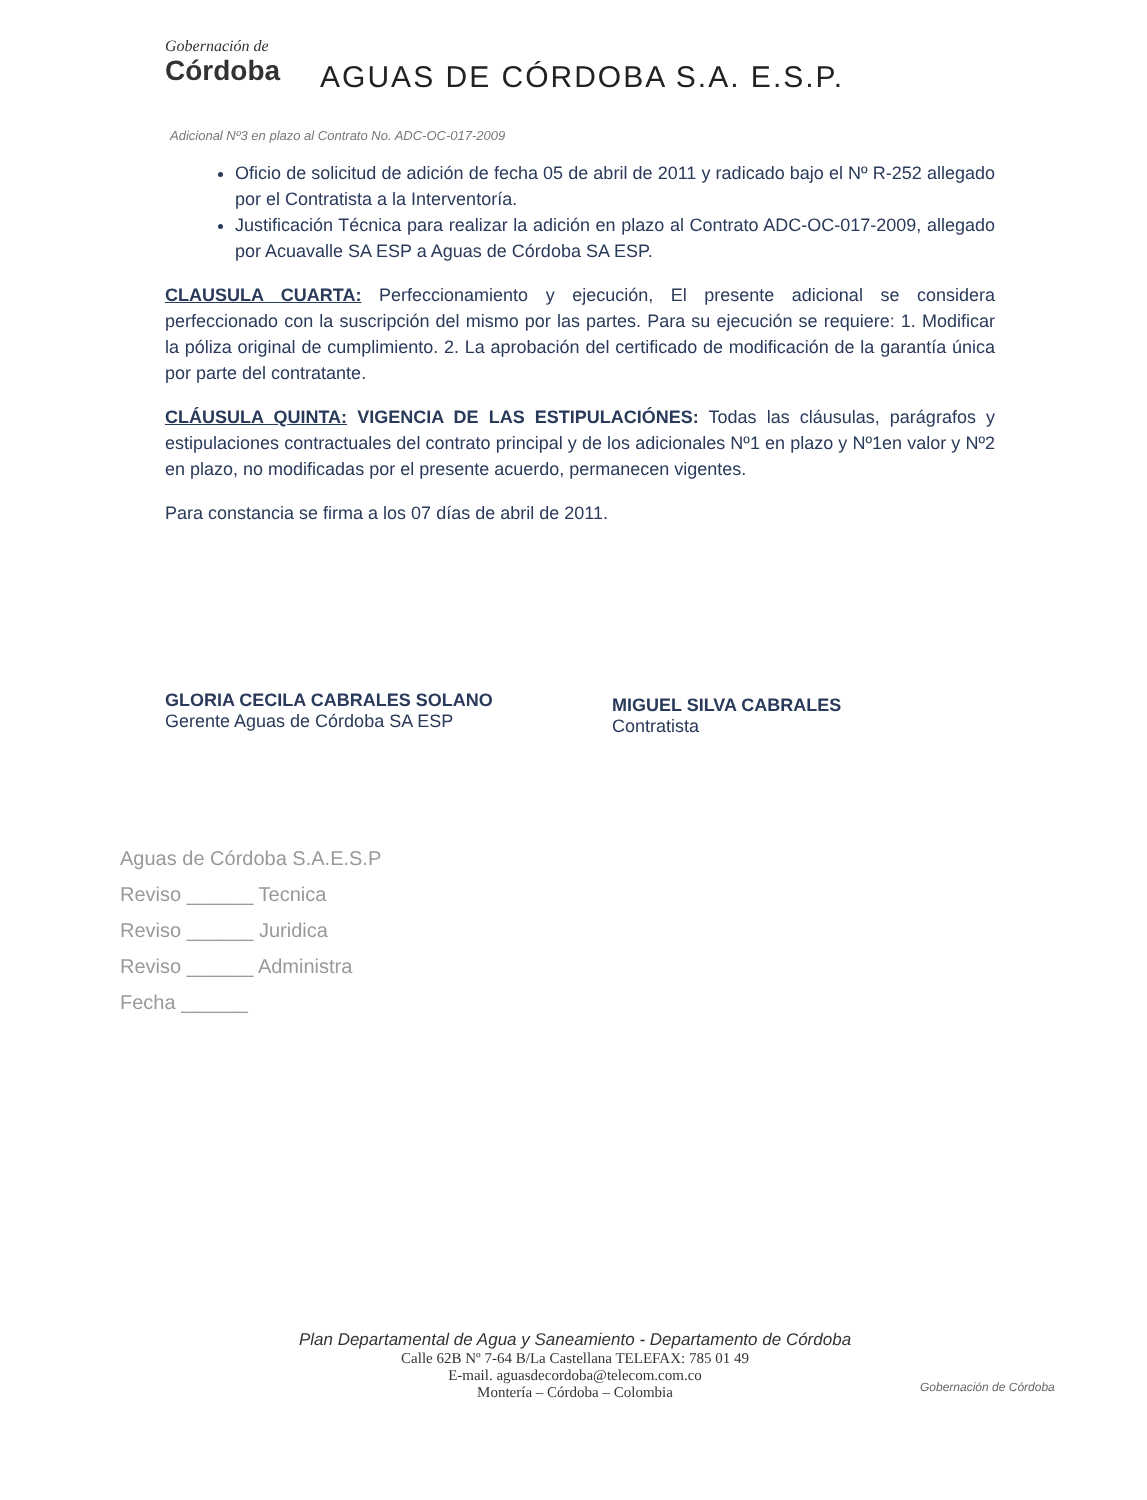Gobernación de
Córdoba
AGUAS DE CÓRDOBA S.A. E.S.P.
Adicional Nº3 en plazo al Contrato No. ADC-OC-017-2009
Oficio de solicitud de adición de fecha 05 de abril de 2011 y radicado bajo el Nº R-252 allegado por el Contratista a la Interventoría.
Justificación Técnica para realizar la adición en plazo al Contrato ADC-OC-017-2009, allegado por Acuavalle SA ESP a Aguas de Córdoba SA ESP.
CLAUSULA CUARTA: Perfeccionamiento y ejecución, El presente adicional se considera perfeccionado con la suscripción del mismo por las partes. Para su ejecución se requiere: 1. Modificar la póliza original de cumplimiento. 2. La aprobación del certificado de modificación de la garantía única por parte del contratante.
CLÁUSULA QUINTA: VIGENCIA DE LAS ESTIPULACIÓNES: Todas las cláusulas, parágrafos y estipulaciones contractuales del contrato principal y de los adicionales Nº1 en plazo y Nº1en valor y Nº2 en plazo, no modificadas por el presente acuerdo, permanecen vigentes.
Para constancia se firma a los 07 días de abril de 2011.
GLORIA CECILA CABRALES SOLANO
Gerente Aguas de Córdoba SA ESP
MIGUEL SILVA CABRALES
Contratista
Aguas de Córdoba S.A.E.S.P
Reviso ______ Tecnica
Reviso ______ Juridica
Reviso ______ Administra
Fecha ______
Plan Departamental de Agua y Saneamiento - Departamento de Córdoba
Calle 62B Nº 7-64 B/La Castellana TELEFAX: 785 01 49
E-mail. aguasdecordoba@telecom.com.co
Montería – Córdoba – Colombia
Gobernación de Córdoba